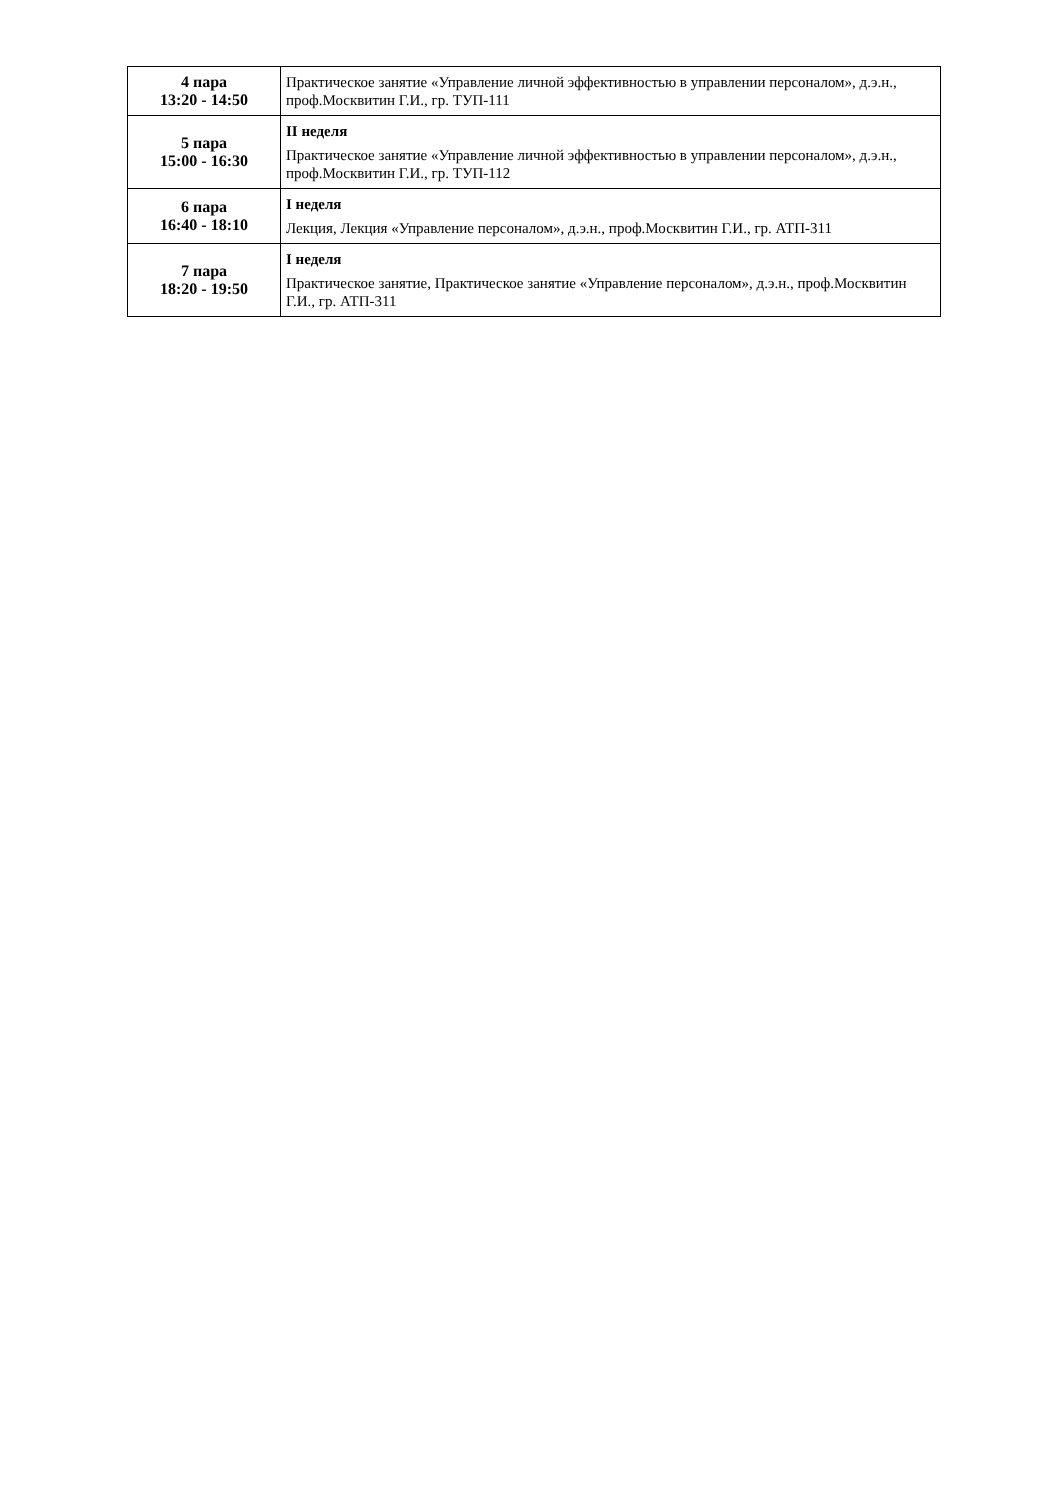| 4 пара 13:20 - 14:50 | Практическое занятие «Управление личной эффективностью в управлении персоналом», д.э.н., проф.Москвитин Г.И., гр. ТУП-111 |
| 5 пара 15:00 - 16:30 | II неделя Практическое занятие «Управление личной эффективностью в управлении персоналом», д.э.н., проф.Москвитин Г.И., гр. ТУП-112 |
| 6 пара 16:40 - 18:10 | I неделя Лекция, Лекция «Управление персоналом», д.э.н., проф.Москвитин Г.И., гр. АТП-311 |
| 7 пара 18:20 - 19:50 | I неделя Практическое занятие, Практическое занятие «Управление персоналом», д.э.н., проф.Москвитин Г.И., гр. АТП-311 |